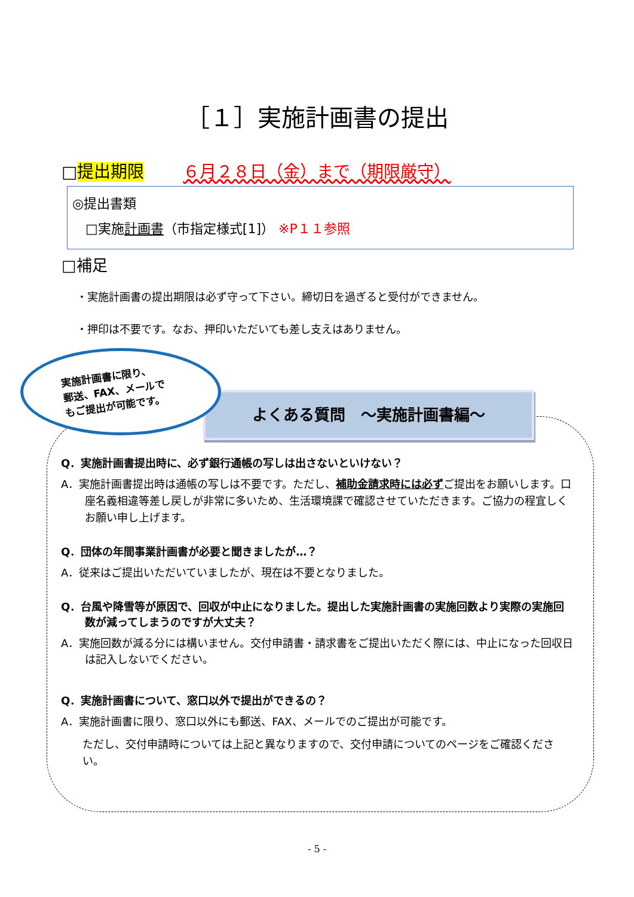［１］実施計画書の提出
□提出期限 ６月２８日（金）まで（期限厳守）
◎提出書類
□実施計画書（市指定様式[1]） ※P１１参照
□補足
・実施計画書の提出期限は必ず守って下さい。締切日を過ぎると受付ができません。
・押印は不要です。なお、押印いただいても差し支えはありません。
実施計画書に限り、
郵送、FAX、メールで
もご提出が可能です。
よくある質問　～実施計画書編～
Q．実施計画書提出時に、必ず銀行通帳の写しは出さないといけない？
A．実施計画書提出時は通帳の写しは不要です。ただし、補助金請求時には必ずご提出をお願いします。口座名義相違等差し戻しが非常に多いため、生活環境課で確認させていただきます。ご協力の程宜しくお願い申し上げます。
Q．団体の年間事業計画書が必要と聞きましたが…？
A．従来はご提出いただいていましたが、現在は不要となりました。
Q．台風や降雪等が原因で、回収が中止になりました。提出した実施計画書の実施回数より実際の実施回数が減ってしまうのですが大丈夫？
A．実施回数が減る分には構いません。交付申請書・請求書をご提出いただく際には、中止になった回収日は記入しないでください。
Q．実施計画書について、窓口以外で提出ができるの？
A．実施計画書に限り、窓口以外にも郵送、FAX、メールでのご提出が可能です。
ただし、交付申請時については上記と異なりますので、交付申請についてのページをご確認ください。
- 5 -